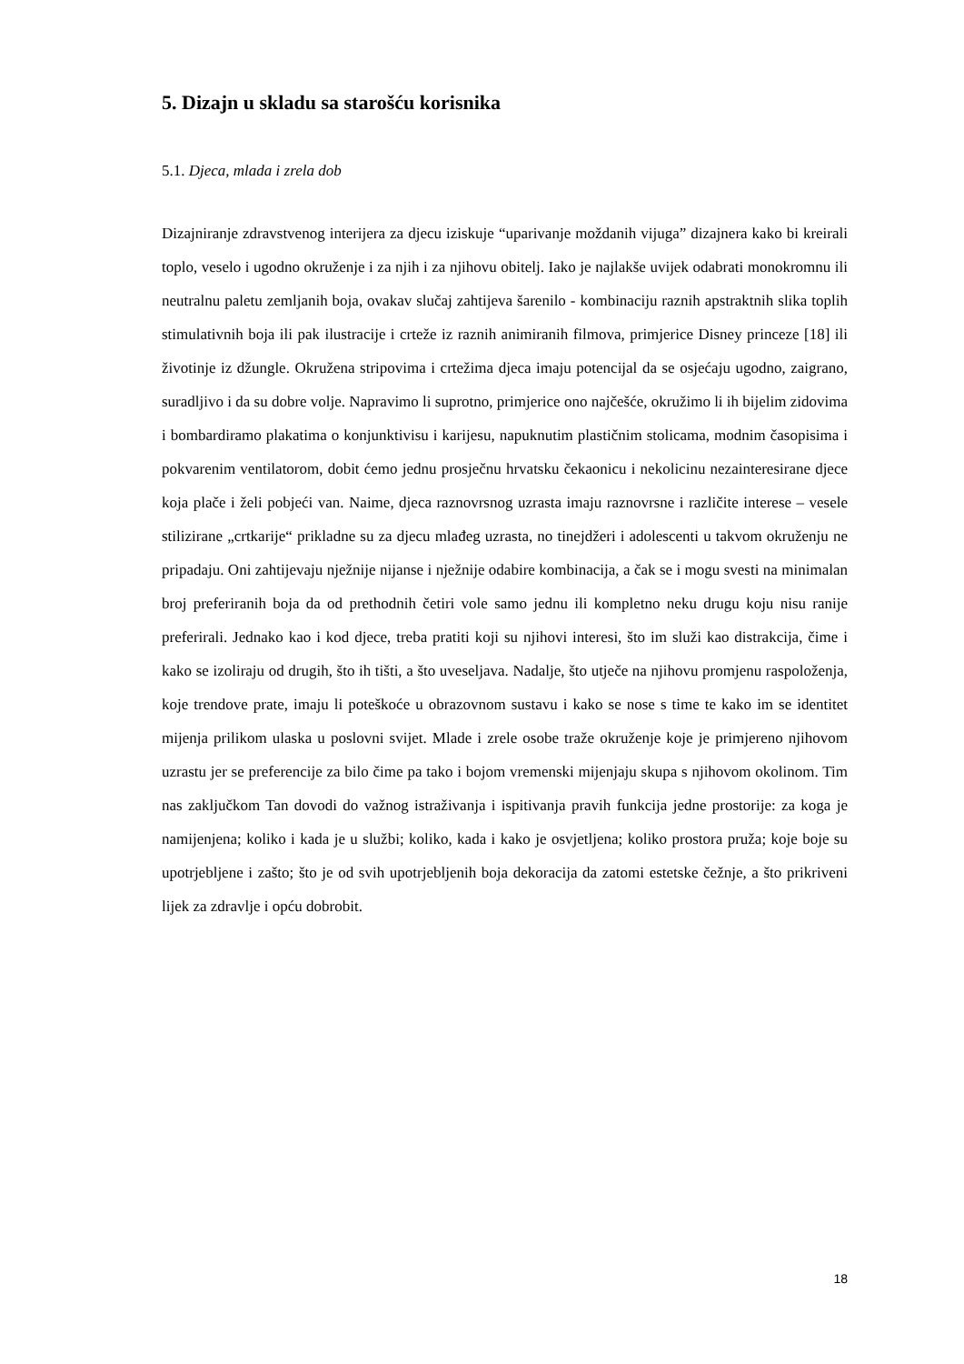5. Dizajn u skladu sa starošću korisnika
5.1. Djeca, mlada i zrela dob
Dizajniranje zdravstvenog interijera za djecu iziskuje “uparivanje moždanih vijuga” dizajnera kako bi kreirali toplo, veselo i ugodno okruženje i za njih i za njihovu obitelj. Iako je najlakše uvijek odabrati monokromnu ili neutralnu paletu zemljanih boja, ovakav slučaj zahtijeva šarenilo - kombinaciju raznih apstraktnih slika toplih stimulativnih boja ili pak ilustracije i crteže iz raznih animiranih filmova, primjerice Disney princeze [18] ili životinje iz džungle. Okružena stripovima i crtežima djeca imaju potencijal da se osjećaju ugodno, zaigrano, suradljivo i da su dobre volje. Napravimo li suprotno, primjerice ono najčešće, okružimo li ih bijelim zidovima i bombardiramo plakatima o konjunktivisu i karijesu, napuknutim plastičnim stolicama, modnim časopisima i pokvarenim ventilatorom, dobit ćemo jednu prosječnu hrvatsku čekaonicu i nekolicinu nezainteresirane djece koja plače i želi pobjeći van. Naime, djeca raznovrsnog uzrasta imaju raznovrsne i različite interese – vesele stilizirane „crtkarije“ prikladne su za djecu mlađeg uzrasta, no tinejdžeri i adolescenti u takvom okruženju ne pripadaju. Oni zahtijevaju nježnije nijanse i nježnije odabire kombinacija, a čak se i mogu svesti na minimalan broj preferiranih boja da od prethodnih četiri vole samo jednu ili kompletno neku drugu koju nisu ranije preferirali. Jednako kao i kod djece, treba pratiti koji su njihovi interesi, što im služi kao distrakcija, čime i kako se izoliraju od drugih, što ih tišti, a što uveseljava. Nadalje, što utječe na njihovu promjenu raspoloženja, koje trendove prate, imaju li poteškoće u obrazovnom sustavu i kako se nose s time te kako im se identitet mijenja prilikom ulaska u poslovni svijet. Mlade i zrele osobe traže okruženje koje je primjereno njihovom uzrastu jer se preferencije za bilo čime pa tako i bojom vremenski mijenjaju skupa s njihovom okolinom. Tim nas zaključkom Tan dovodi do važnog istraživanja i ispitivanja pravih funkcija jedne prostorije: za koga je namijenjena; koliko i kada je u službi; koliko, kada i kako je osvjetljena; koliko prostora pruža; koje boje su upotrjebljene i zašto; što je od svih upotrjebljenih boja dekoracija da zatomi estetske čežnje, a što prikriveni lijek za zdravlje i opću dobrobit.
18